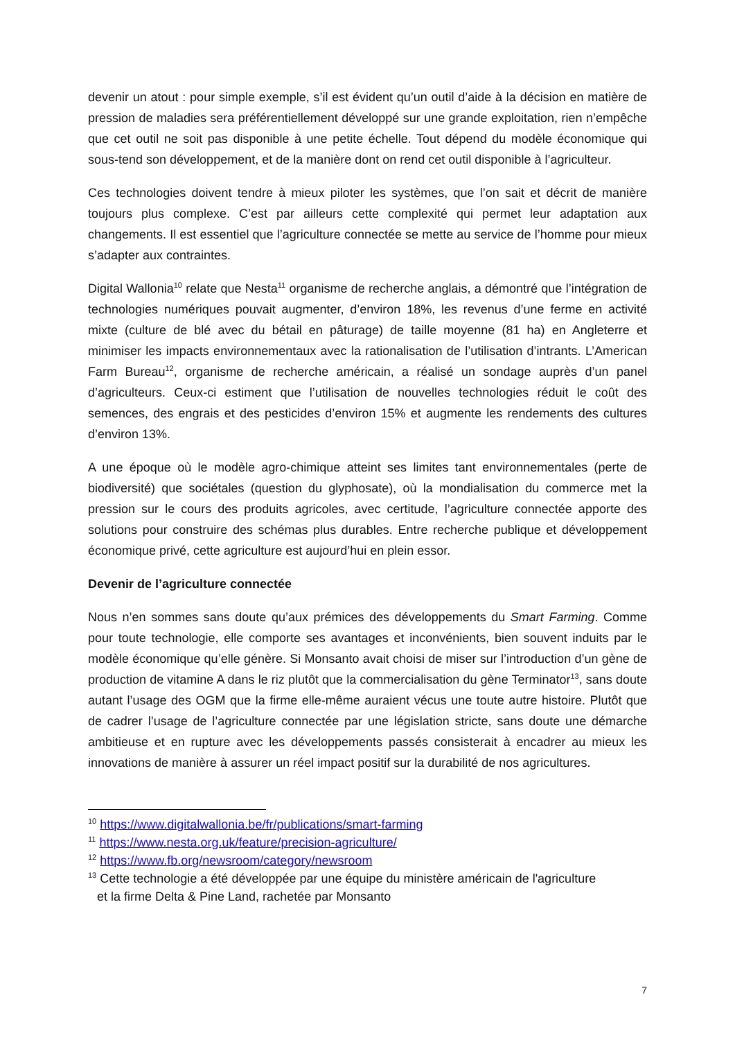devenir un atout : pour simple exemple, s’il est évident qu’un outil d’aide à la décision en matière de pression de maladies sera préférentiellement développé sur une grande exploitation, rien n’empêche que cet outil ne soit pas disponible à une petite échelle. Tout dépend du modèle économique qui sous-tend son développement, et de la manière dont on rend cet outil disponible à l’agriculteur.
Ces technologies doivent tendre à mieux piloter les systèmes, que l’on sait et décrit de manière toujours plus complexe. C’est par ailleurs cette complexité qui permet leur adaptation aux changements. Il est essentiel que l’agriculture connectée se mette au service de l’homme pour mieux s’adapter aux contraintes.
Digital Wallonia<sup>10</sup> relate que Nesta<sup>11</sup> organisme de recherche anglais, a démontré que l’intégration de technologies numériques pouvait augmenter, d’environ 18%, les revenus d’une ferme en activité mixte (culture de blé avec du bétail en pâturage) de taille moyenne (81 ha) en Angleterre et minimiser les impacts environnementaux avec la rationalisation de l’utilisation d’intrants. L’American Farm Bureau<sup>12</sup>, organisme de recherche américain, a réalisé un sondage auprès d’un panel d’agriculteurs. Ceux-ci estiment que l’utilisation de nouvelles technologies réduit le coût des semences, des engrais et des pesticides d’environ 15% et augmente les rendements des cultures d’environ 13%.
A une époque où le modèle agro-chimique atteint ses limites tant environnementales (perte de biodiversité) que sociétales (question du glyphosate), où la mondialisation du commerce met la pression sur le cours des produits agricoles, avec certitude, l’agriculture connectée apporte des solutions pour construire des schémas plus durables. Entre recherche publique et développement économique privé, cette agriculture est aujourd’hui en plein essor.
Devenir de l’agriculture connectée
Nous n’en sommes sans doute qu’aux prémices des développements du Smart Farming. Comme pour toute technologie, elle comporte ses avantages et inconvénients, bien souvent induits par le modèle économique qu’elle génère. Si Monsanto avait choisi de miser sur l’introduction d’un gène de production de vitamine A dans le riz plutôt que la commercialisation du gène Terminator<sup>13</sup>, sans doute autant l’usage des OGM que la firme elle-même auraient vécus une toute autre histoire. Plutôt que de cadrer l’usage de l’agriculture connectée par une législation stricte, sans doute une démarche ambitieuse et en rupture avec les développements passés consisterait à encadrer au mieux les innovations de manière à assurer un réel impact positif sur la durabilité de nos agricultures.
<sup>10</sup> https://www.digitalwallonia.be/fr/publications/smart-farming
<sup>11</sup> https://www.nesta.org.uk/feature/precision-agriculture/
<sup>12</sup> https://www.fb.org/newsroom/category/newsroom
<sup>13</sup> Cette technologie a été développée par une équipe du ministère américain de l'agriculture
et la firme Delta & Pine Land, rachetée par Monsanto
7